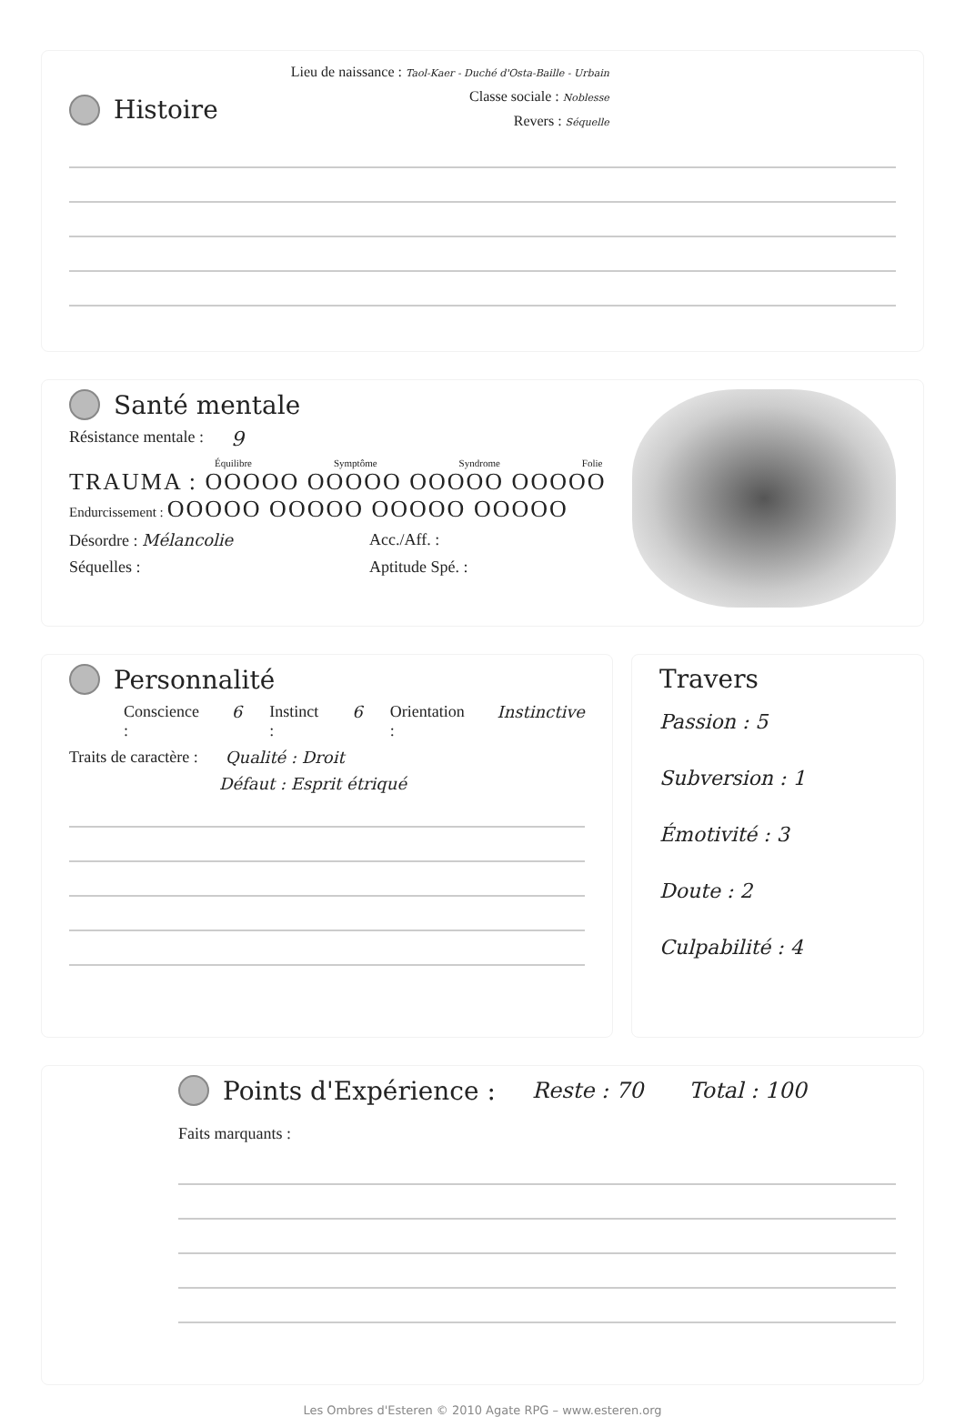Histoire
Lieu de naissance : Taol-Kaer - Duché d'Osta-Baille - Urbain
Classe sociale : Noblesse
Revers : Séquelle
Santé mentale
Résistance mentale : 9
Équilibre Symptôme Syndrome Folie
TRAUMA : OOOOO OOOOO OOOOO OOOOO
Endurcissement : OOOOO OOOOO OOOOO OOOOO
Désordre : Mélancolie Acc./Aff. :
Séquelles : Aptitude Spé. :
Personnalité
Conscience : 6 Instinct : 6 Orientation : Instinctive
Traits de caractère : Qualité : Droit
Défaut : Esprit étriqué
Travers
Passion : 5
Subversion : 1
Émotivité : 3
Doute : 2
Culpabilité : 4
Points d'Expérience : Reste : 70 Total : 100
Faits marquants :
Les Ombres d'Esteren © 2010 Agate RPG – www.esteren.org